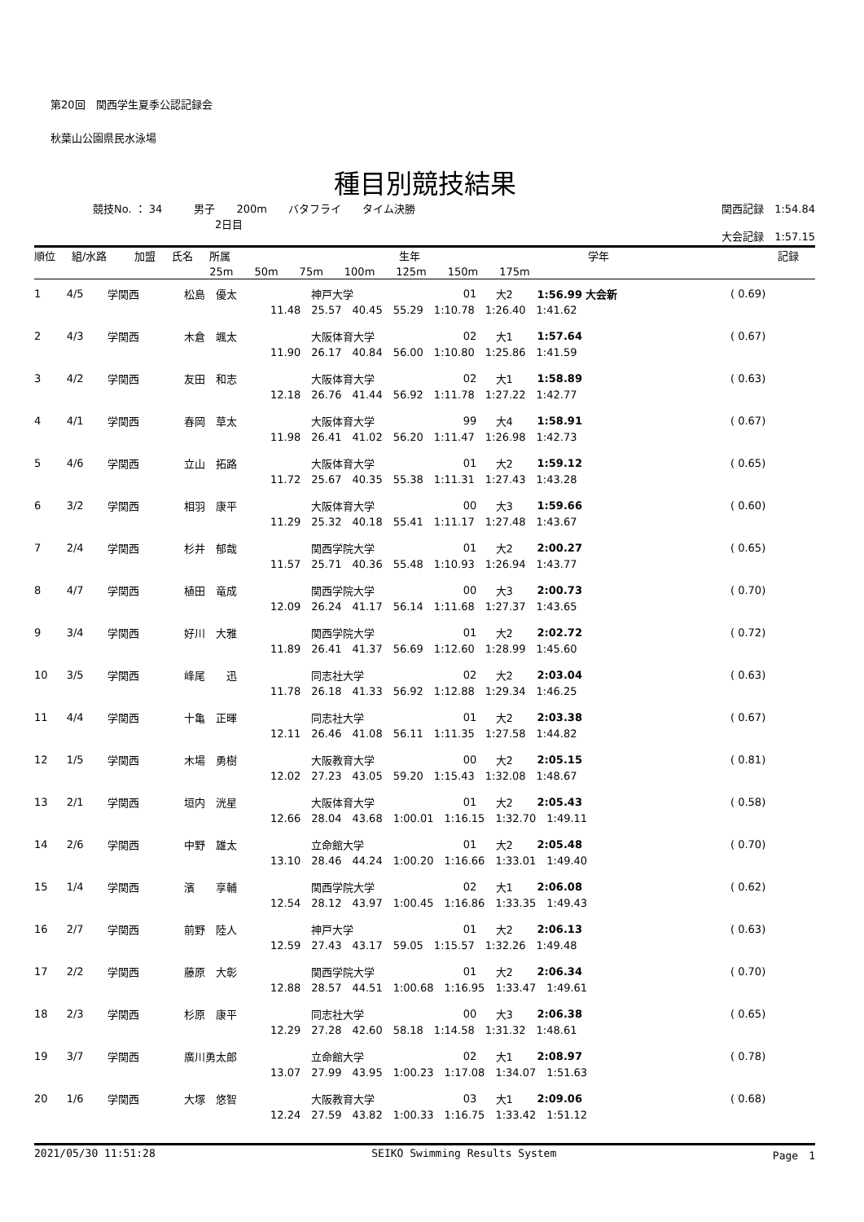第20回　関西学生夏季公認記録会
秋葉山公園県民水泳場
種目別競技結果
競技No. ： 34　　　男子　　200m　　バタフライ　　タイム決勝
2日目
関西記録　1:54.84
大会記録　1:57.15
| 順位 | 組/水路 | 加盟 | 氏名 | 所属 | 生年 | 学年 | 記録 | |
| --- | --- | --- | --- | --- | --- | --- | --- | --- |
| | | | | 25m 50m 75m 100m 125m 150m 175m | | | | |
| 1 | 4/5 | 学関西 | 松島 優太 | 神戸大学 | 01 | 大2 | 1:56.99 大会新 | ( 0.69) |
| 11.48 25.57 40.45 55.29 1:10.78 1:26.40 1:41.62 | | | | | | | | |
| 2 | 4/3 | 学関西 | 木倉 颯太 | 大阪体育大学 | 02 | 大1 | 1:57.64 | ( 0.67) |
| 11.90 26.17 40.84 56.00 1:10.80 1:25.86 1:41.59 | | | | | | | | |
| 3 | 4/2 | 学関西 | 友田 和志 | 大阪体育大学 | 02 | 大1 | 1:58.89 | ( 0.63) |
| 12.18 26.76 41.44 56.92 1:11.78 1:27.22 1:42.77 | | | | | | | | |
| 4 | 4/1 | 学関西 | 春岡 草太 | 大阪体育大学 | 99 | 大4 | 1:58.91 | ( 0.67) |
| 11.98 26.41 41.02 56.20 1:11.47 1:26.98 1:42.73 | | | | | | | | |
| 5 | 4/6 | 学関西 | 立山 拓路 | 大阪体育大学 | 01 | 大2 | 1:59.12 | ( 0.65) |
| 11.72 25.67 40.35 55.38 1:11.31 1:27.43 1:43.28 | | | | | | | | |
| 6 | 3/2 | 学関西 | 相羽 康平 | 大阪体育大学 | 00 | 大3 | 1:59.66 | ( 0.60) |
| 11.29 25.32 40.18 55.41 1:11.17 1:27.48 1:43.67 | | | | | | | | |
| 7 | 2/4 | 学関西 | 杉井 郁哉 | 関西学院大学 | 01 | 大2 | 2:00.27 | ( 0.65) |
| 11.57 25.71 40.36 55.48 1:10.93 1:26.94 1:43.77 | | | | | | | | |
| 8 | 4/7 | 学関西 | 植田 竜成 | 関西学院大学 | 00 | 大3 | 2:00.73 | ( 0.70) |
| 12.09 26.24 41.17 56.14 1:11.68 1:27.37 1:43.65 | | | | | | | | |
| 9 | 3/4 | 学関西 | 好川 大雅 | 関西学院大学 | 01 | 大2 | 2:02.72 | ( 0.72) |
| 11.89 26.41 41.37 56.69 1:12.60 1:28.99 1:45.60 | | | | | | | | |
| 10 | 3/5 | 学関西 | 峰尾 迅 | 同志社大学 | 02 | 大2 | 2:03.04 | ( 0.63) |
| 11.78 26.18 41.33 56.92 1:12.88 1:29.34 1:46.25 | | | | | | | | |
| 11 | 4/4 | 学関西 | 十亀 正暉 | 同志社大学 | 01 | 大2 | 2:03.38 | ( 0.67) |
| 12.11 26.46 41.08 56.11 1:11.35 1:27.58 1:44.82 | | | | | | | | |
| 12 | 1/5 | 学関西 | 木場 勇樹 | 大阪教育大学 | 00 | 大2 | 2:05.15 | ( 0.81) |
| 12.02 27.23 43.05 59.20 1:15.43 1:32.08 1:48.67 | | | | | | | | |
| 13 | 2/1 | 学関西 | 垣内 洸星 | 大阪体育大学 | 01 | 大2 | 2:05.43 | ( 0.58) |
| 12.66 28.04 43.68 1:00.01 1:16.15 1:32.70 1:49.11 | | | | | | | | |
| 14 | 2/6 | 学関西 | 中野 雄太 | 立命館大学 | 01 | 大2 | 2:05.48 | ( 0.70) |
| 13.10 28.46 44.24 1:00.20 1:16.66 1:33.01 1:49.40 | | | | | | | | |
| 15 | 1/4 | 学関西 | 濱 享輔 | 関西学院大学 | 02 | 大1 | 2:06.08 | ( 0.62) |
| 12.54 28.12 43.97 1:00.45 1:16.86 1:33.35 1:49.43 | | | | | | | | |
| 16 | 2/7 | 学関西 | 前野 陸人 | 神戸大学 | 01 | 大2 | 2:06.13 | ( 0.63) |
| 12.59 27.43 43.17 59.05 1:15.57 1:32.26 1:49.48 | | | | | | | | |
| 17 | 2/2 | 学関西 | 藤原 大彰 | 関西学院大学 | 01 | 大2 | 2:06.34 | ( 0.70) |
| 12.88 28.57 44.51 1:00.68 1:16.95 1:33.47 1:49.61 | | | | | | | | |
| 18 | 2/3 | 学関西 | 杉原 康平 | 同志社大学 | 00 | 大3 | 2:06.38 | ( 0.65) |
| 12.29 27.28 42.60 58.18 1:14.58 1:31.32 1:48.61 | | | | | | | | |
| 19 | 3/7 | 学関西 | 廣川勇太郎 | 立命館大学 | 02 | 大1 | 2:08.97 | ( 0.78) |
| 13.07 27.99 43.95 1:00.23 1:17.08 1:34.07 1:51.63 | | | | | | | | |
| 20 | 1/6 | 学関西 | 大塚 悠智 | 大阪教育大学 | 03 | 大1 | 2:09.06 | ( 0.68) |
| 12.24 27.59 43.82 1:00.33 1:16.75 1:33.42 1:51.12 | | | | | | | | |
2021/05/30 11:51:28 SEIKO Swimming Results System Page　1